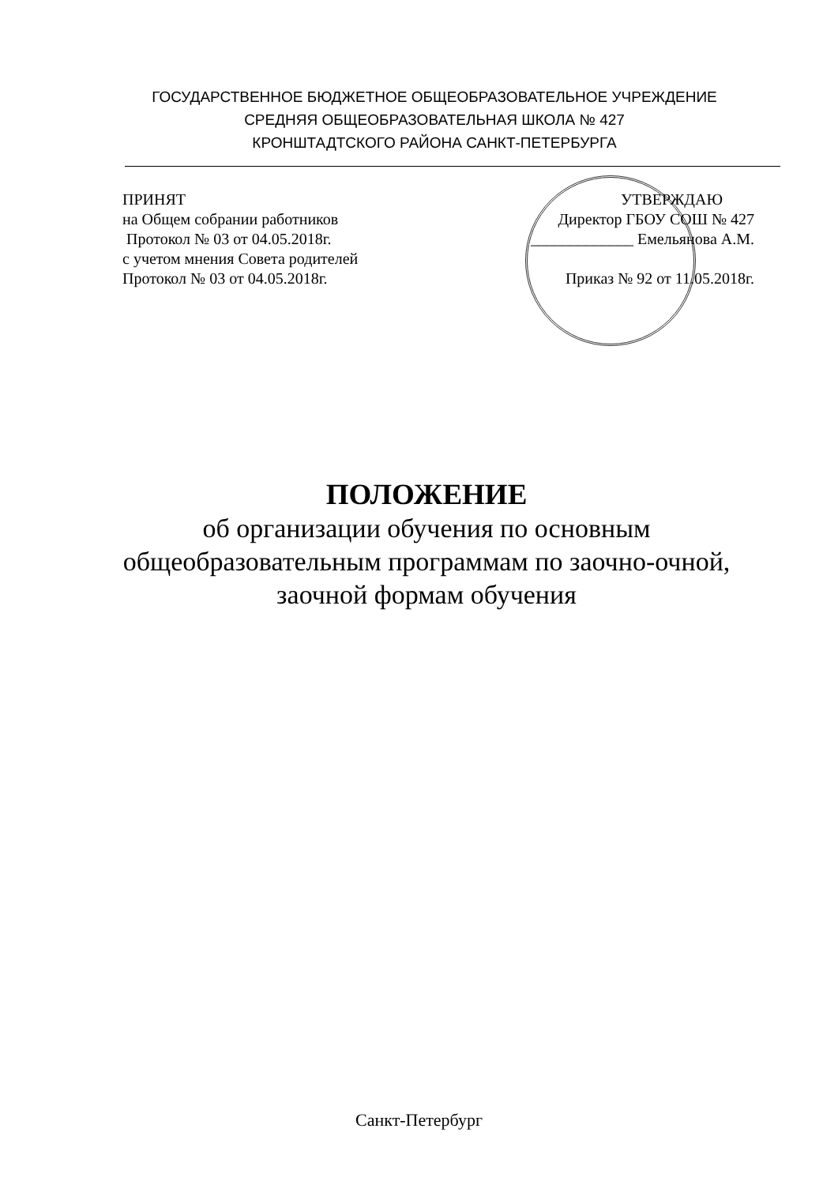ГОСУДАРСТВЕННОЕ БЮДЖЕТНОЕ ОБЩЕОБРАЗОВАТЕЛЬНОЕ УЧРЕЖДЕНИЕ
СРЕДНЯЯ ОБЩЕОБРАЗОВАТЕЛЬНАЯ ШКОЛА № 427
КРОНШТАДТСКОГО РАЙОНА САНКТ-ПЕТЕРБУРГА
ПРИНЯТ
на Общем собрании работников
Протокол № 03 от 04.05.2018г.
с учетом мнения Совета родителей
Протокол № 03 от 04.05.2018г.
УТВЕРЖДАЮ
Директор ГБОУ СОШ № 427
_____________ Емельянова А.М.
Приказ № 92 от 11.05.2018г.
ПОЛОЖЕНИЕ
об организации обучения по основным
общеобразовательным программам по заочно-очной,
заочной формам обучения
Санкт-Петербург